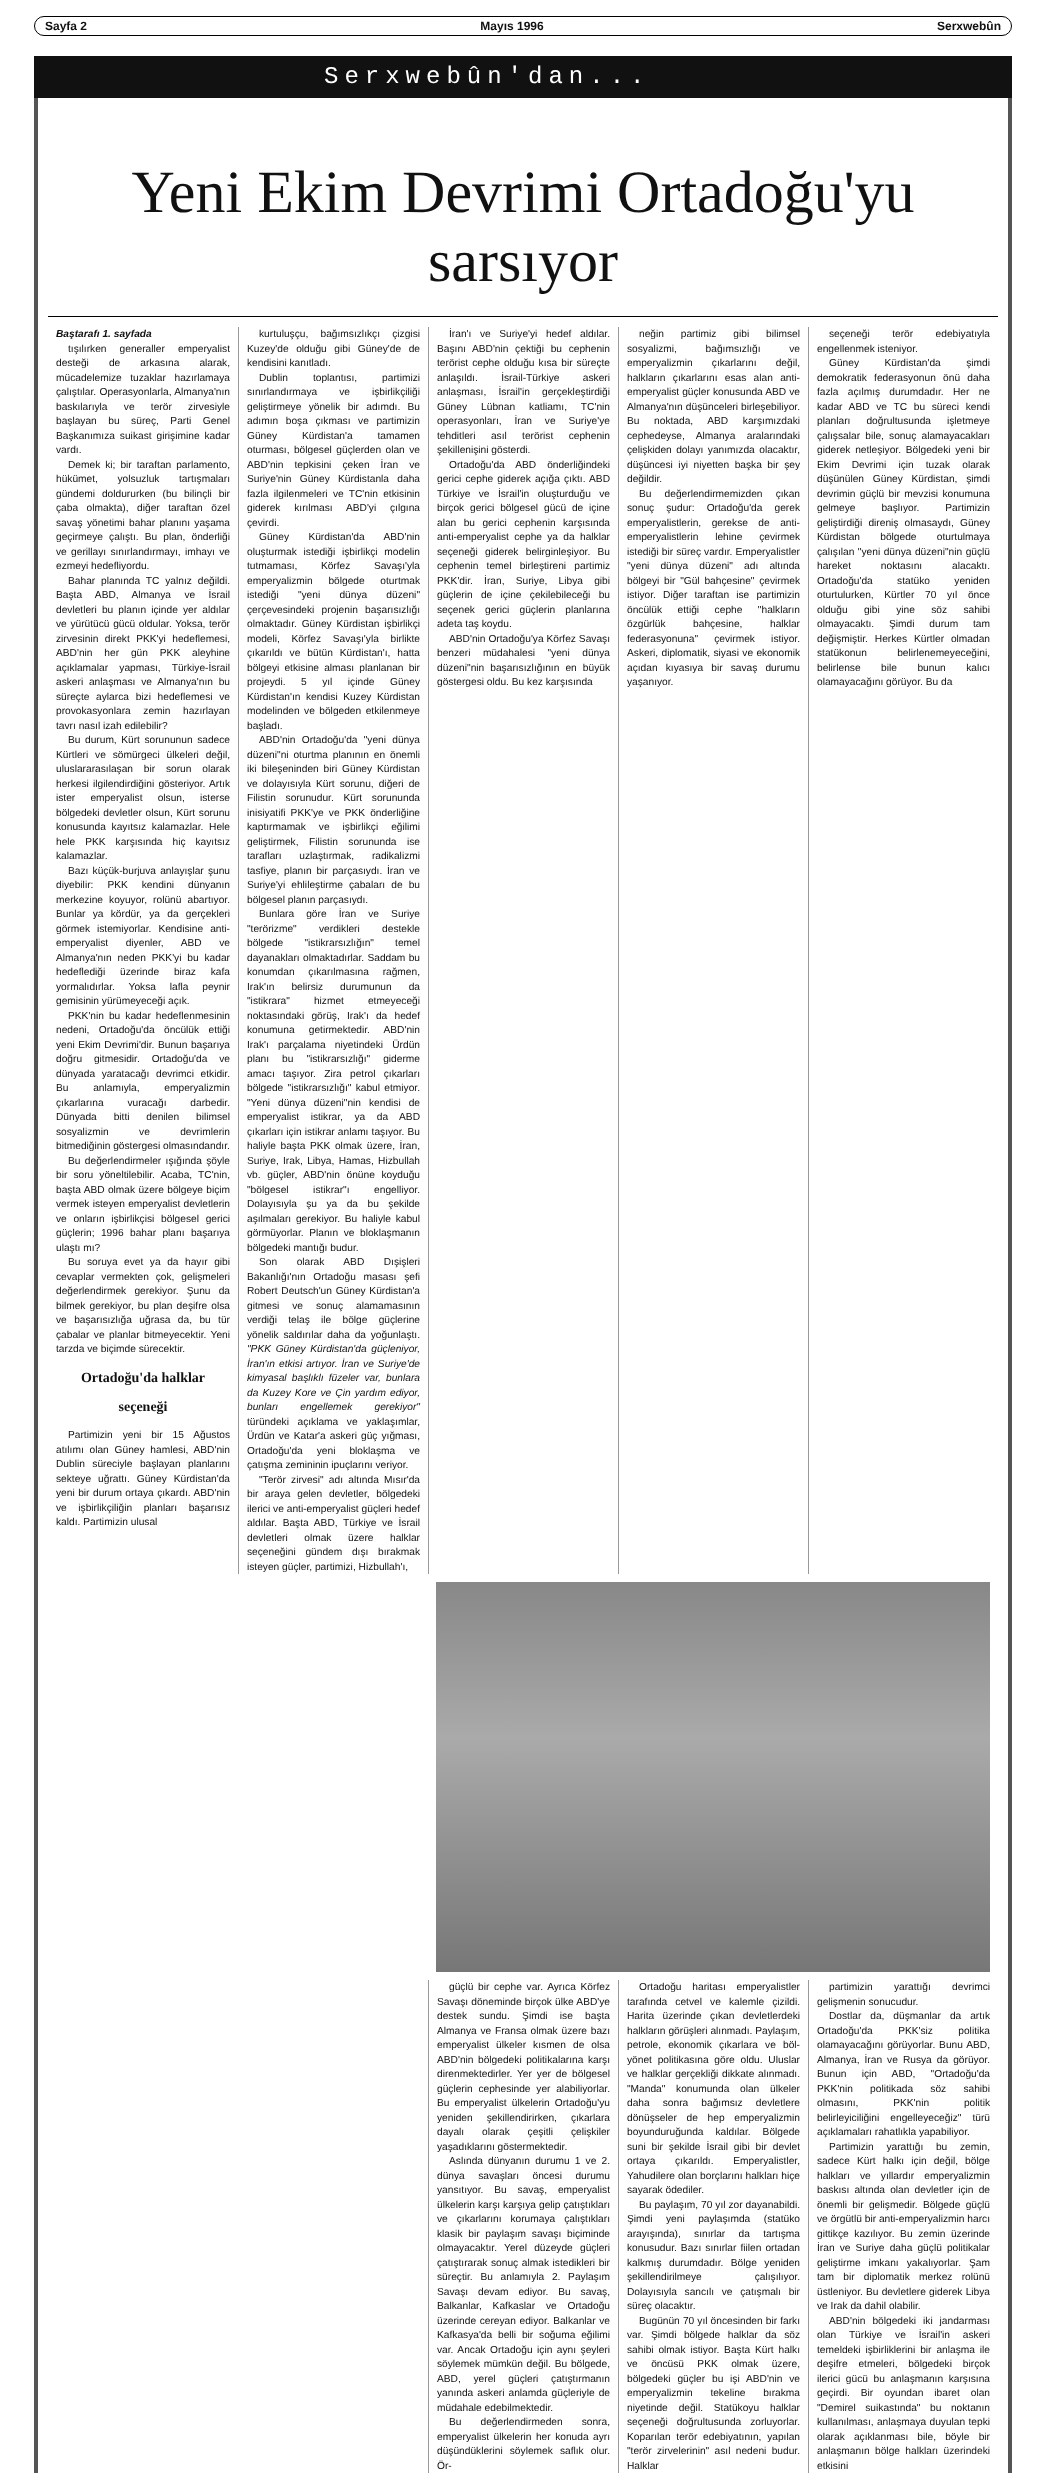Sayfa 2 Mayıs 1996 Serxwebûn
Serxwebûn'dan...
Yeni Ekim Devrimi Ortadoğu'yu sarsıyor
Baştarafı 1. sayfada
tışılırken generaller emperyalist desteği de arkasına alarak, mücadelemize tuzaklar hazırlamaya çalıştılar. Operasyonlarla, Almanya'nın baskılarıyla ve terör zirvesiyle başlayan bu süreç, Parti Genel Başkanımıza suikast girişimine kadar vardı.
Demek ki; bir taraftan parlamento, hükümet, yolsuzluk tartışmaları gündemi doldururken (bu bilinçli bir çaba olmakta), diğer taraftan özel savaş yönetimi bahar planını yaşama geçirmeye çalıştı. Bu plan, önderliği ve gerillayı sınırlandırmayı, imhayı ve ezmeyi hedefliyordu.
Bahar planında TC yalnız değildi. Başta ABD, Almanya ve İsrail devletleri bu planın içinde yer aldılar ve yürütücü gücü oldular. Yoksa, terör zirvesinin direkt PKK'yi hedeflemesi, ABD'nin her gün PKK aleyhine açıklamalar yapması, Türkiye-İsrail askeri anlaşması ve Almanya'nın bu süreçte aylarca bizi hedeflemesi ve provokasyonlara zemin hazırlayan tavrı nasıl izah edilebilir?
Bu durum, Kürt sorununun sadece Kürtleri ve sömürgeci ülkeleri değil, uluslararasılaşan bir sorun olarak herkesi ilgilendirdiğini gösteriyor. Artık ister emperyalist olsun, isterse bölgedeki devletler olsun, Kürt sorunu konusunda kayıtsız kalamazlar. Hele hele PKK karşısında hiç kayıtsız kalamazlar.
Bazı küçük-burjuva anlayışlar şunu diyebilir: PKK kendini dünyanın merkezine koyuyor, rolünü abartıyor. Bunlar ya kördür, ya da gerçekleri görmek istemiyorlar. Kendisine anti-emperyalist diyenler, ABD ve Almanya'nın neden PKK'yi bu kadar hedeflediği üzerinde biraz kafa yormalıdırlar. Yoksa lafla peynir gemisinin yürümeyeceği açık.
PKK'nin bu kadar hedeflenmesinin nedeni, Ortadoğu'da öncülük ettiği yeni Ekim Devrimi'dir. Bunun başarıya doğru gitmesidir. Ortadoğu'da ve dünyada yaratacağı devrimci etkidir. Bu anlamıyla, emperyalizmin çıkarlarına vuracağı darbedir. Dünyada bitti denilen bilimsel sosyalizmin ve devrimlerin bitmediğinin göstergesi olmasındandır.
Bu değerlendirmeler ışığında şöyle bir soru yöneltilebilir. Acaba, TC'nin, başta ABD olmak üzere bölgeye biçim vermek isteyen emperyalist devletlerin ve onların işbirlikçisi bölgesel gerici güçlerin; 1996 bahar planı başarıya ulaştı mı?
Bu soruya evet ya da hayır gibi cevaplar vermekten çok, gelişmeleri değerlendirmek gerekiyor. Şunu da bilmek gerekiyor, bu plan deşifre olsa ve başarısızlığa uğrasa da, bu tür çabalar ve planlar bitmeyecektir. Yeni tarzda ve biçimde sürecektir.
Ortadoğu'da halklar
seçeneği
Partimizin yeni bir 15 Ağustos atılımı olan Güney hamlesi, ABD'nin Dublin süreciyle başlayan planlarını sekteye uğrattı. Güney Kürdistan'da yeni bir durum ortaya çıkardı. ABD'nin ve işbirlikçiliğin planları başarısız kaldı. Partimizin ulusal
kurtuluşçu, bağımsızlıkçı çizgisi Kuzey'de olduğu gibi Güney'de de kendisini kanıtladı.
Dublin toplantısı, partimizi sınırlandırmaya ve işbirlikçiliği geliştirmeye yönelik bir adımdı. Bu adımın boşa çıkması ve partimizin Güney Kürdistan'a tamamen oturması, bölgesel güçlerden olan ve ABD'nin tepkisini çeken İran ve Suriye'nin Güney Kürdistanla daha fazla ilgilenmeleri ve TC'nin etkisinin giderek kırılması ABD'yi çılgına çevirdi.
Güney Kürdistan'da ABD'nin oluşturmak istediği işbirlikçi modelin tutmaması, Körfez Savaşı'yla emperyalizmin bölgede oturtmak istediği "yeni dünya düzeni" çerçevesindeki projenin başarısızlığı olmaktadır. Güney Kürdistan işbirlikçi modeli, Körfez Savaşı'yla birlikte çıkarıldı ve bütün Kürdistan'ı, hatta bölgeyi etkisine alması planlanan bir projeydi. 5 yıl içinde Güney Kürdistan'ın kendisi Kuzey Kürdistan modelinden ve bölgeden etkilenmeye başladı.
ABD'nin Ortadoğu'da "yeni dünya düzeni"ni oturtma planının en önemli iki bileşeninden biri Güney Kürdistan ve dolayısıyla Kürt sorunu, diğeri de Filistin sorunudur. Kürt sorununda inisiyatifi PKK'ye ve PKK önderliğine kaptırmamak ve işbirlikçi eğilimi geliştirmek, Filistin sorununda ise tarafları uzlaştırmak, radikalizmi tasfiye, planın bir parçasıydı. İran ve Suriye'yi ehlileştirme çabaları de bu bölgesel planın parçasıydı.
Bunlara göre İran ve Suriye "terörizme" verdikleri destekle bölgede "istikrarsızlığın" temel dayanakları olmaktadırlar. Saddam bu konumdan çıkarılmasına rağmen, Irak'ın belirsiz durumunun da "istikrara" hizmet etmeyeceği noktasındaki görüş, Irak'ı da hedef konumuna getirmektedir. ABD'nin Irak'ı parçalama niyetindeki Ürdün planı bu "istikrarsızlığı" giderme amacı taşıyor. Zira petrol çıkarları bölgede "istikrarsızlığı" kabul etmiyor. "Yeni dünya düzeni"nin kendisi de emperyalist istikrar, ya da ABD çıkarları için istikrar anlamı taşıyor. Bu haliyle başta PKK olmak üzere, İran, Suriye, Irak, Libya, Hamas, Hizbullah vb. güçler, ABD'nin önüne koyduğu "bölgesel istikrar"ı engelliyor. Dolayısıyla şu ya da bu şekilde aşılmaları gerekiyor. Bu haliyle kabul görmüyorlar. Planın ve bloklaşmanın bölgedeki mantığı budur.
Son olarak ABD Dışişleri Bakanlığı'nın Ortadoğu masası şefi Robert Deutsch'un Güney Kürdistan'a gitmesi ve sonuç alamamasının verdiği telaş ile bölge güçlerine yönelik saldırılar daha da yoğunlaştı. "PKK Güney Kürdistan'da güçleniyor, İran'ın etkisi artıyor. İran ve Suriye'de kimyasal başlıklı füzeler var, bunlara da Kuzey Kore ve Çin yardım ediyor, bunları engellemek gerekiyor" türündeki açıklama ve yaklaşımlar, Ürdün ve Katar'a askeri güç yığması, Ortadoğu'da yeni bloklaşma ve çatışma zemininin ipuçlarını veriyor.
"Terör zirvesi" adı altında Mısır'da bir araya gelen devletler, bölgedeki ilerici ve anti-emperyalist güçleri hedef aldılar. Başta ABD, Türkiye ve İsrail devletleri olmak üzere halklar seçeneğini gündem dışı bırakmak isteyen güçler, partimizi, Hizbullah'ı,
İran'ı ve Suriye'yi hedef aldılar. Başını ABD'nin çektiği bu cephenin terörist cephe olduğu kısa bir süreçte anlaşıldı. İsrail-Türkiye askeri anlaşması, İsrail'in gerçekleştirdiği Güney Lübnan katliamı, TC'nin operasyonları, İran ve Suriye'ye tehditleri asıl terörist cephenin şekillenişini gösterdi.
Ortadoğu'da ABD önderliğindeki gerici cephe giderek açığa çıktı. ABD Türkiye ve İsrail'in oluşturduğu ve birçok gerici bölgesel gücü de içine alan bu gerici cephenin karşısında anti-emperyalist cephe ya da halklar seçeneği giderek belirginleşiyor. Bu cephenin temel birleştireni partimiz PKK'dir. İran, Suriye, Libya gibi güçlerin de içine çekilebileceği bu seçenek gerici güçlerin planlarına adeta taş koydu.
ABD'nin Ortadoğu'ya Körfez Savaşı benzeri müdahalesi "yeni dünya düzeni"nin başarısızlığının en büyük göstergesi oldu. Bu kez karşısında
neğin partimiz gibi bilimsel sosyalizmi, bağımsızlığı ve emperyalizmin çıkarlarını değil, halkların çıkarlarını esas alan anti-emperyalist güçler konusunda ABD ve Almanya'nın düşünceleri birleşebiliyor. Bu noktada, ABD karşımızdaki cephedeyse, Almanya aralarındaki çelişkiden dolayı yanımızda olacaktır, düşüncesi iyi niyetten başka bir şey değildir.
Bu değerlendirmemizden çıkan sonuç şudur: Ortadoğu'da gerek emperyalistlerin, gerekse de anti-emperyalistlerin lehine çevirmek istediği bir süreç vardır. Emperyalistler "yeni dünya düzeni" adı altında bölgeyi bir "Gül bahçesine" çevirmek istiyor. Diğer taraftan ise partimizin öncülük ettiği cephe "halkların özgürlük bahçesine, halklar federasyonuna" çevirmek istiyor. Askeri, diplomatik, siyasi ve ekonomik açıdan kıyasıya bir savaş durumu yaşanıyor.
seçeneği terör edebiyatıyla engellenmek isteniyor.
Güney Kürdistan'da şimdi demokratik federasyonun önü daha fazla açılmış durumdadır. Her ne kadar ABD ve TC bu süreci kendi planları doğrultusunda işletmeye çalışsalar bile, sonuç alamayacakları giderek netleşiyor. Bölgedeki yeni bir Ekim Devrimi için tuzak olarak düşünülen Güney Kürdistan, şimdi devrimin güçlü bir mevzisi konumuna gelmeye başlıyor. Partimizin geliştirdiği direniş olmasaydı, Güney Kürdistan bölgede oturtulmaya çalışılan "yeni dünya düzeni"nin güçlü hareket noktasını alacaktı. Ortadoğu'da statüko yeniden oturtulurken, Kürtler 70 yıl önce olduğu gibi yine söz sahibi olmayacaktı. Şimdi durum tam değişmiştir. Herkes Kürtler olmadan statükonun belirlenemeyeceğini, belirlense bile bunun kalıcı olamayacağını görüyor. Bu da
güçlü bir cephe var. Ayrıca Körfez Savaşı döneminde birçok ülke ABD'ye destek sundu. Şimdi ise başta Almanya ve Fransa olmak üzere bazı emperyalist ülkeler kısmen de olsa ABD'nin bölgedeki politikalarına karşı direnmektedirler. Yer yer de bölgesel güçlerin cephesinde yer alabiliyorlar. Bu emperyalist ülkelerin Ortadoğu'yu yeniden şekillendirirken, çıkarlara dayalı olarak çeşitli çelişkiler yaşadıklarını göstermektedir.
Aslında dünyanın durumu 1 ve 2. dünya savaşları öncesi durumu yansıtıyor. Bu savaş, emperyalist ülkelerin karşı karşıya gelip çatıştıkları ve çıkarlarını korumaya çalıştıkları klasik bir paylaşım savaşı biçiminde olmayacaktır. Yerel düzeyde güçleri çatıştırarak sonuç almak istedikleri bir süreçtir. Bu anlamıyla 2. Paylaşım Savaşı devam ediyor. Bu savaş, Balkanlar, Kafkaslar ve Ortadoğu üzerinde cereyan ediyor. Balkanlar ve Kafkasya'da belli bir soğuma eğilimi var. Ancak Ortadoğu için aynı şeyleri söylemek mümkün değil. Bu bölgede, ABD, yerel güçleri çatıştırmanın yanında askeri anlamda güçleriyle de müdahale edebilmektedir.
Bu değerlendirmeden sonra, emperyalist ülkelerin her konuda ayrı düşündüklerini söylemek saflık olur. Ör-
Ortadoğu haritası emperyalistler tarafında cetvel ve kalemle çizildi. Harita üzerinde çıkan devletlerdeki halkların görüşleri alınmadı. Paylaşım, petrole, ekonomik çıkarlara ve böl-yönet politikasına göre oldu. Uluslar ve halklar gerçekliği dikkate alınmadı. "Manda" konumunda olan ülkeler daha sonra bağımsız devletlere dönüşseler de hep emperyalizmin boyunduruğunda kaldılar. Bölgede suni bir şekilde İsrail gibi bir devlet ortaya çıkarıldı. Emperyalistler, Yahudilere olan borçlarını halkları hiçe sayarak ödediler.
Bu paylaşım, 70 yıl zor dayanabildi. Şimdi yeni paylaşımda (statüko arayışında), sınırlar da tartışma konusudur. Bazı sınırlar fiilen ortadan kalkmış durumdadır. Bölge yeniden şekillendirilmeye çalışılıyor. Dolayısıyla sancılı ve çatışmalı bir süreç olacaktır.
Bugünün 70 yıl öncesinden bir farkı var. Şimdi bölgede halklar da söz sahibi olmak istiyor. Başta Kürt halkı ve öncüsü PKK olmak üzere, bölgedeki güçler bu işi ABD'nin ve emperyalizmin tekeline bırakma niyetinde değil. Statükoyu halklar seçeneği doğrultusunda zorluyorlar. Koparılan terör edebiyatının, yapılan "terör zirvelerinin" asıl nedeni budur. Halklar
partimizin yarattığı devrimci gelişmenin sonucudur.
Dostlar da, düşmanlar da artık Ortadoğu'da PKK'siz politika olamayacağını görüyorlar. Bunu ABD, Almanya, İran ve Rusya da görüyor. Bunun için ABD, "Ortadoğu'da PKK'nin politikada söz sahibi olmasını, PKK'nin politik belirleyiciliğini engelleyeceğiz" türü açıklamaları rahatlıkla yapabiliyor.
Partimizin yarattığı bu zemin, sadece Kürt halkı için değil, bölge halkları ve yıllardır emperyalizmin baskısı altında olan devletler için de önemli bir gelişmedir. Bölgede güçlü ve örgütlü bir anti-emperyalizmin harcı gittikçe kazılıyor. Bu zemin üzerinde İran ve Suriye daha güçlü politikalar geliştirme imkanı yakalıyorlar. Şam tam bir diplomatik merkez rolünü üstleniyor. Bu devletlere giderek Libya ve Irak da dahil olabilir.
ABD'nin bölgedeki iki jandarması olan Türkiye ve İsrail'in askeri temeldeki işbirliklerini bir anlaşma ile deşifre etmeleri, bölgedeki birçok ilerici gücü bu anlaşmanın karşısına geçirdi. Bir oyundan ibaret olan "Demirel suikastında" bu noktanın kullanılması, anlaşmaya duyulan tepki olarak açıklanması bile, böyle bir anlaşmanın bölge halkları üzerindeki etkisini